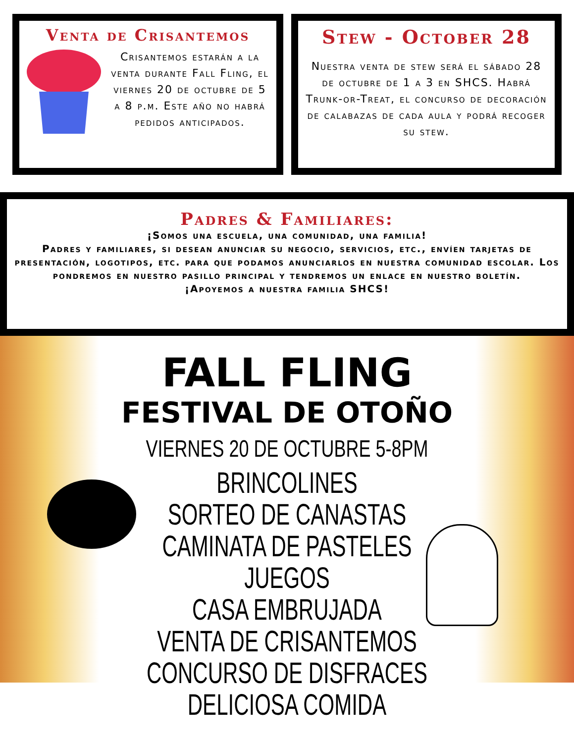Venta de Crisantemos
Crisantemos estarán a la venta durante Fall Fling, el viernes 20 de octubre de 5 a 8 p.m. Este año no habrá pedidos anticipados.
Stew - October 28
Nuestra venta de stew será el sábado 28 de octubre de 1 a 3 en SHCS. Habrá Trunk-or-Treat, el concurso de decoración de calabazas de cada aula y podrá recoger su stew.
Padres & Familiares:
¡Somos una escuela, una comunidad, una familia!
Padres y familiares, si desean anunciar su negocio, servicios, etc., envíen tarjetas de presentación, logotipos, etc. para que podamos anunciarlos en nuestra comunidad escolar. Los pondremos en nuestro pasillo principal y tendremos un enlace en nuestro boletín.
¡Apoyemos a nuestra familia SHCS!
FALL FLING
FESTIVAL DE OTOÑO
VIERNES 20 DE OCTUBRE 5-8PM
BRINCOLINES
SORTEO DE CANASTAS
CAMINATA DE PASTELES
JUEGOS
CASA EMBRUJADA
VENTA DE CRISANTEMOS
CONCURSO DE DISFRACES
DELICIOSA COMIDA